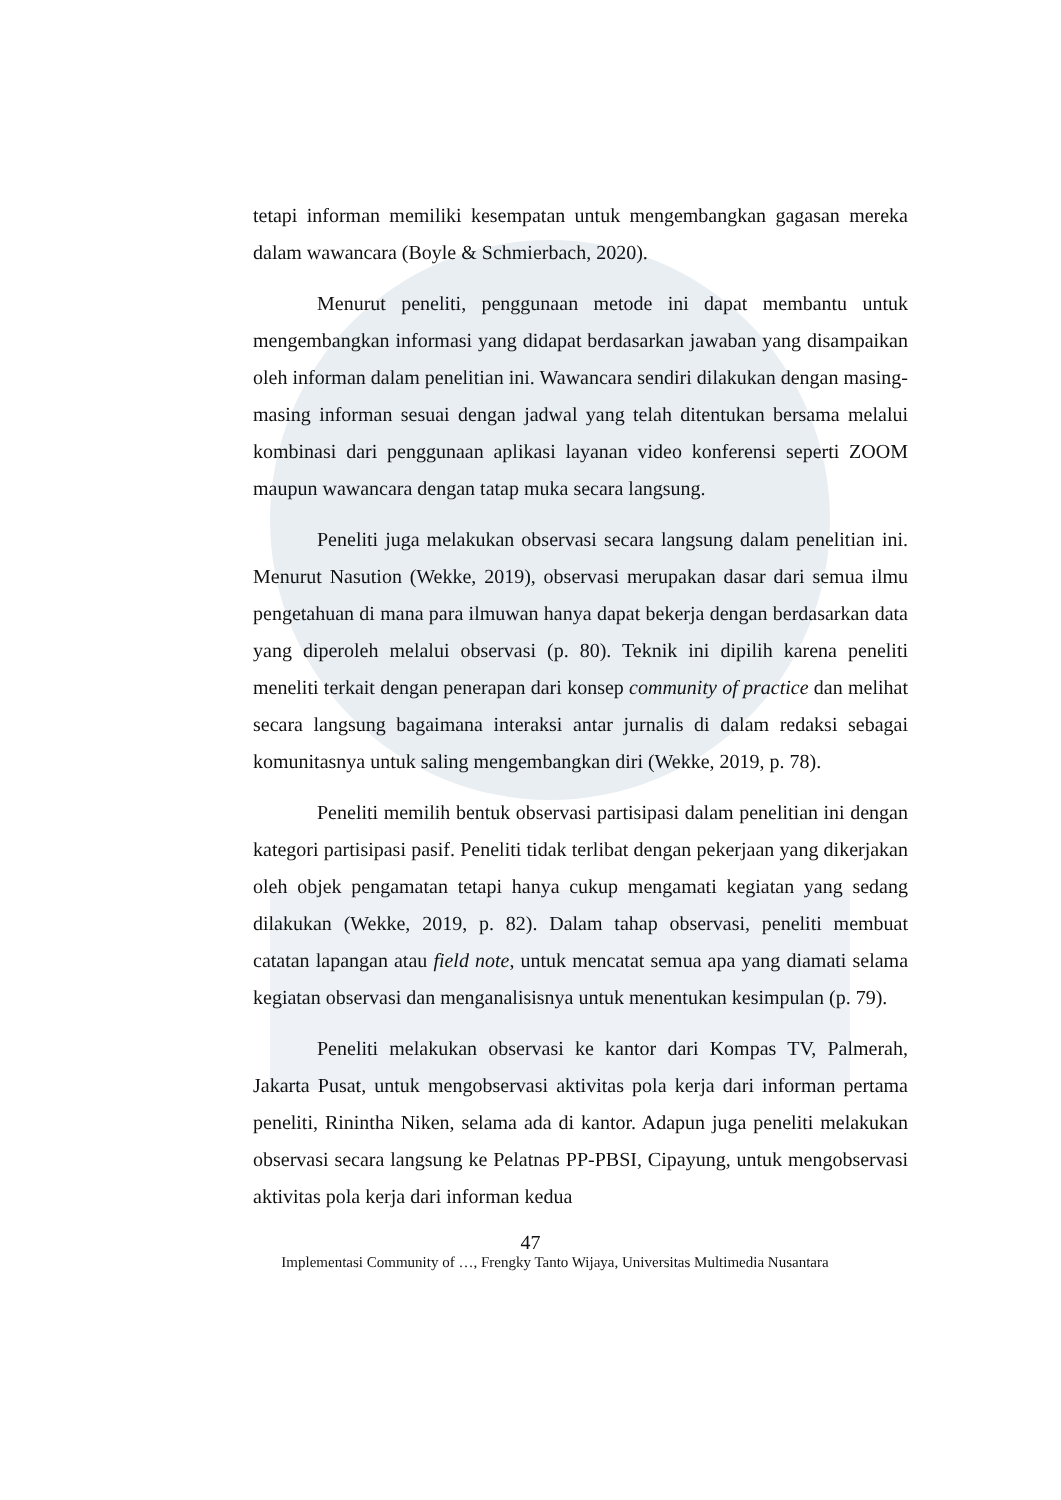tetapi informan memiliki kesempatan untuk mengembangkan gagasan mereka dalam wawancara (Boyle & Schmierbach, 2020).
Menurut peneliti, penggunaan metode ini dapat membantu untuk mengembangkan informasi yang didapat berdasarkan jawaban yang disampaikan oleh informan dalam penelitian ini. Wawancara sendiri dilakukan dengan masing-masing informan sesuai dengan jadwal yang telah ditentukan bersama melalui kombinasi dari penggunaan aplikasi layanan video konferensi seperti ZOOM maupun wawancara dengan tatap muka secara langsung.
Peneliti juga melakukan observasi secara langsung dalam penelitian ini. Menurut Nasution (Wekke, 2019), observasi merupakan dasar dari semua ilmu pengetahuan di mana para ilmuwan hanya dapat bekerja dengan berdasarkan data yang diperoleh melalui observasi (p. 80). Teknik ini dipilih karena peneliti meneliti terkait dengan penerapan dari konsep community of practice dan melihat secara langsung bagaimana interaksi antar jurnalis di dalam redaksi sebagai komunitasnya untuk saling mengembangkan diri (Wekke, 2019, p. 78).
Peneliti memilih bentuk observasi partisipasi dalam penelitian ini dengan kategori partisipasi pasif. Peneliti tidak terlibat dengan pekerjaan yang dikerjakan oleh objek pengamatan tetapi hanya cukup mengamati kegiatan yang sedang dilakukan (Wekke, 2019, p. 82). Dalam tahap observasi, peneliti membuat catatan lapangan atau field note, untuk mencatat semua apa yang diamati selama kegiatan observasi dan menganalisisnya untuk menentukan kesimpulan (p. 79).
Peneliti melakukan observasi ke kantor dari Kompas TV, Palmerah, Jakarta Pusat, untuk mengobservasi aktivitas pola kerja dari informan pertama peneliti, Rinintha Niken, selama ada di kantor. Adapun juga peneliti melakukan observasi secara langsung ke Pelatnas PP-PBSI, Cipayung, untuk mengobservasi aktivitas pola kerja dari informan kedua
47
Implementasi Community of …, Frengky Tanto Wijaya, Universitas Multimedia Nusantara